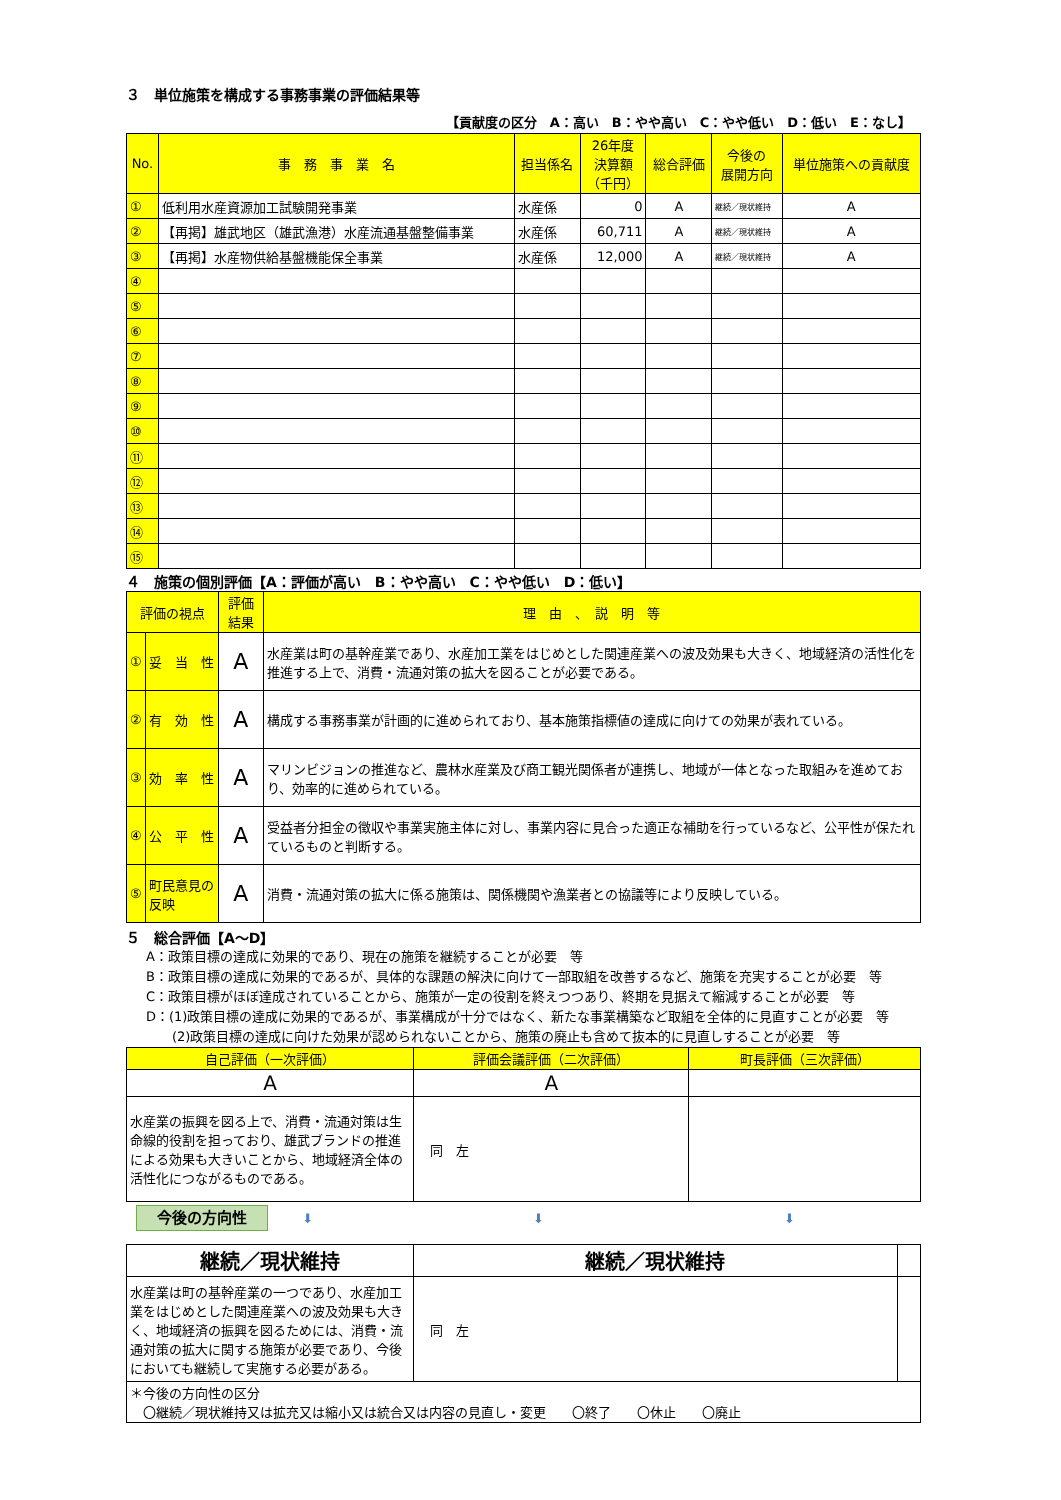３　単位施策を構成する事務事業の評価結果等
【貢献度の区分　A：高い　B：やや高い　C：やや低い　D：低い　E：なし】
| No. | 事 務 事 業 名 | 担当係名 | 26年度 決算額 （千円） | 総合評価 | 今後の 展開方向 | 単位施策への貢献度 |
| --- | --- | --- | --- | --- | --- | --- |
| ① | 低利用水産資源加工試験開発事業 | 水産係 | 0 | A | 継続／現状維持 | A |
| ② | 【再掲】雄武地区（雄武漁港）水産流通基盤整備事業 | 水産係 | 60,711 | A | 継続／現状維持 | A |
| ③ | 【再掲】水産物供給基盤機能保全事業 | 水産係 | 12,000 | A | 継続／現状維持 | A |
| ④ | | | | | | |
| ⑤ | | | | | | |
| ⑥ | | | | | | |
| ⑦ | | | | | | |
| ⑧ | | | | | | |
| ⑨ | | | | | | |
| ⑩ | | | | | | |
| ⑪ | | | | | | |
| ⑫ | | | | | | |
| ⑬ | | | | | | |
| ⑭ | | | | | | |
| ⑮ | | | | | | |
４　施策の個別評価【A：評価が高い　B：やや高い　C：やや低い　D：低い】
| 評価の視点 | | 評価結果 | 理 由 、 説 明 等 |
| --- | --- | --- | --- |
| ① | 妥 当 性 | A | 水産業は町の基幹産業であり、水産加工業をはじめとした関連産業への波及効果も大きく、地域経済の活性化を推進する上で、消費・流通対策の拡大を図ることが必要である。 |
| ② | 有 効 性 | A | 構成する事務事業が計画的に進められており、基本施策指標値の達成に向けての効果が表れている。 |
| ③ | 効 率 性 | A | マリンビジョンの推進など、農林水産業及び商工観光関係者が連携し、地域が一体となった取組みを進めており、効率的に進められている。 |
| ④ | 公 平 性 | A | 受益者分担金の徴収や事業実施主体に対し、事業内容に見合った適正な補助を行っているなど、公平性が保たれているものと判断する。 |
| ⑤ | 町民意見の反映 | A | 消費・流通対策の拡大に係る施策は、関係機関や漁業者との協議等により反映している。 |
５　総合評価【A～D】
A：政策目標の達成に効果的であり、現在の施策を継続することが必要　等
B：政策目標の達成に効果的であるが、具体的な課題の解決に向けて一部取組を改善するなど、施策を充実することが必要　等
C：政策目標がほぼ達成されていることから、施策が一定の役割を終えつつあり、終期を見据えて縮減することが必要　等
D：(1)政策目標の達成に効果的であるが、事業構成が十分ではなく、新たな事業構築など取組を全体的に見直すことが必要　等
　　(2)政策目標の達成に向けた効果が認められないことから、施策の廃止も含めて抜本的に見直しすることが必要　等
| 自己評価（一次評価） | 評価会議評価（二次評価） | 町長評価（三次評価） |
| --- | --- | --- |
| A | A | |
| 水産業の振興を図る上で、消費・流通対策は生命線的役割を担っており、雄武ブランドの推進による効果も大きいことから、地域経済全体の活性化につながるものである。 | 同 左 | |
今後の方向性 ⬇ ⬇ ⬇
| 継続／現状維持 | 継続／現状維持 | |
| 水産業は町の基幹産業の一つであり、水産加工業をはじめとした関連産業への波及効果も大きく、地域経済の振興を図るためには、消費・流通対策の拡大に関する施策が必要であり、今後においても継続して実施する必要がある。 | 同 左 | |
| ＊今後の方向性の区分 〇継続／現状維持又は拡充又は縮小又は統合又は内容の見直し・変更 〇終了 〇休止 〇廃止 | | |